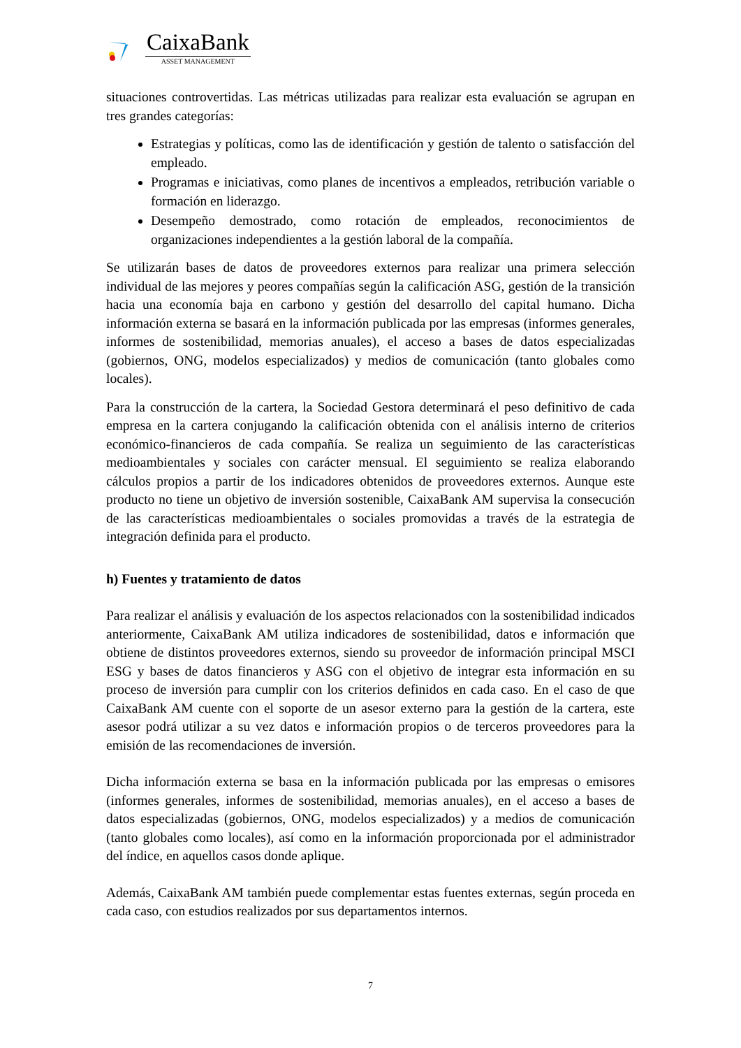CaixaBank
ASSET MANAGEMENT
situaciones controvertidas. Las métricas utilizadas para realizar esta evaluación se agrupan en tres grandes categorías:
Estrategias y políticas, como las de identificación y gestión de talento o satisfacción del empleado.
Programas e iniciativas, como planes de incentivos a empleados, retribución variable o formación en liderazgo.
Desempeño demostrado, como rotación de empleados, reconocimientos de organizaciones independientes a la gestión laboral de la compañía.
Se utilizarán bases de datos de proveedores externos para realizar una primera selección individual de las mejores y peores compañías según la calificación ASG, gestión de la transición hacia una economía baja en carbono y gestión del desarrollo del capital humano. Dicha información externa se basará en la información publicada por las empresas (informes generales, informes de sostenibilidad, memorias anuales), el acceso a bases de datos especializadas (gobiernos, ONG, modelos especializados) y medios de comunicación (tanto globales como locales).
Para la construcción de la cartera, la Sociedad Gestora determinará el peso definitivo de cada empresa en la cartera conjugando la calificación obtenida con el análisis interno de criterios económico-financieros de cada compañía. Se realiza un seguimiento de las características medioambientales y sociales con carácter mensual. El seguimiento se realiza elaborando cálculos propios a partir de los indicadores obtenidos de proveedores externos. Aunque este producto no tiene un objetivo de inversión sostenible, CaixaBank AM supervisa la consecución de las características medioambientales o sociales promovidas a través de la estrategia de integración definida para el producto.
h) Fuentes y tratamiento de datos
Para realizar el análisis y evaluación de los aspectos relacionados con la sostenibilidad indicados anteriormente, CaixaBank AM utiliza indicadores de sostenibilidad, datos e información que obtiene de distintos proveedores externos, siendo su proveedor de información principal MSCI ESG y bases de datos financieros y ASG con el objetivo de integrar esta información en su proceso de inversión para cumplir con los criterios definidos en cada caso. En el caso de que CaixaBank AM cuente con el soporte de un asesor externo para la gestión de la cartera, este asesor podrá utilizar a su vez datos e información propios o de terceros proveedores para la emisión de las recomendaciones de inversión.
Dicha información externa se basa en la información publicada por las empresas o emisores (informes generales, informes de sostenibilidad, memorias anuales), en el acceso a bases de datos especializadas (gobiernos, ONG, modelos especializados) y a medios de comunicación (tanto globales como locales), así como en la información proporcionada por el administrador del índice, en aquellos casos donde aplique.
Además, CaixaBank AM también puede complementar estas fuentes externas, según proceda en cada caso, con estudios realizados por sus departamentos internos.
7